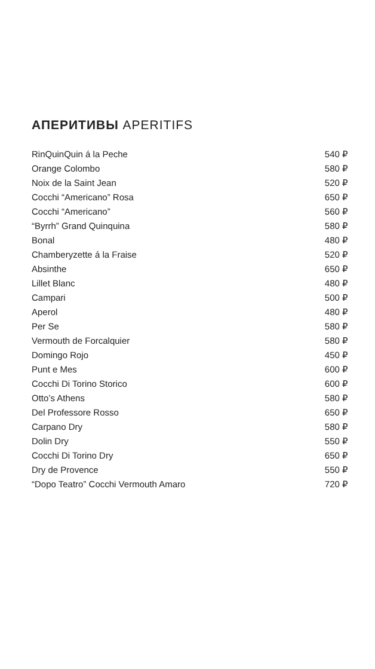АПЕРИТИВЫ APERITIFS
| RinQuinQuin á la Peche | 540 ₽ |
| Orange Colombo | 580 ₽ |
| Noix de la Saint Jean | 520 ₽ |
| Cocchi “Americano” Rosa | 650 ₽ |
| Cocchi “Americano” | 560 ₽ |
| “Byrrh” Grand Quinquina | 580 ₽ |
| Bonal | 480 ₽ |
| Chamberyzette á la Fraise | 520 ₽ |
| Absinthe | 650 ₽ |
| Lillet Blanc | 480 ₽ |
| Campari | 500 ₽ |
| Aperol | 480 ₽ |
| Per Se | 580 ₽ |
| Vermouth de Forcalquier | 580 ₽ |
| Domingo Rojo | 450 ₽ |
| Punt e Mes | 600 ₽ |
| Cocchi Di Torino Storico | 600 ₽ |
| Otto’s Athens | 580 ₽ |
| Del Professore Rosso | 650 ₽ |
| Carpano Dry | 580 ₽ |
| Dolin Dry | 550 ₽ |
| Cocchi Di Torino Dry | 650 ₽ |
| Dry de Provence | 550 ₽ |
| “Dopo Teatro” Cocchi Vermouth Amaro | 720 ₽ |